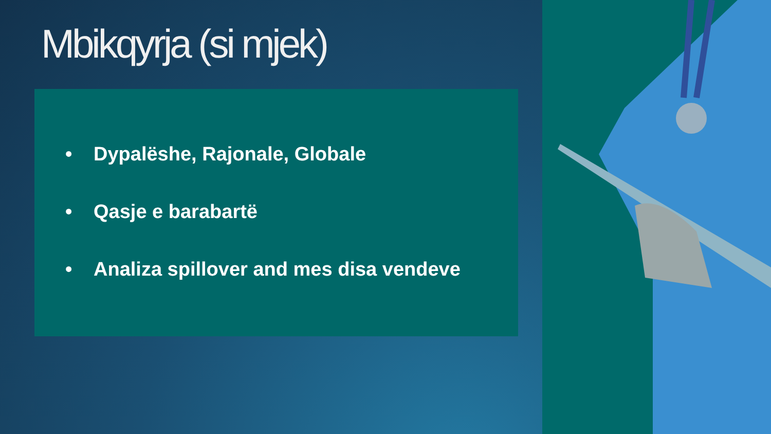Mbikqyrja (si mjek)
• Dypalëshe, Rajonale, Globale
• Qasje e barabartë
• Analiza spillover and mes disa vendeve